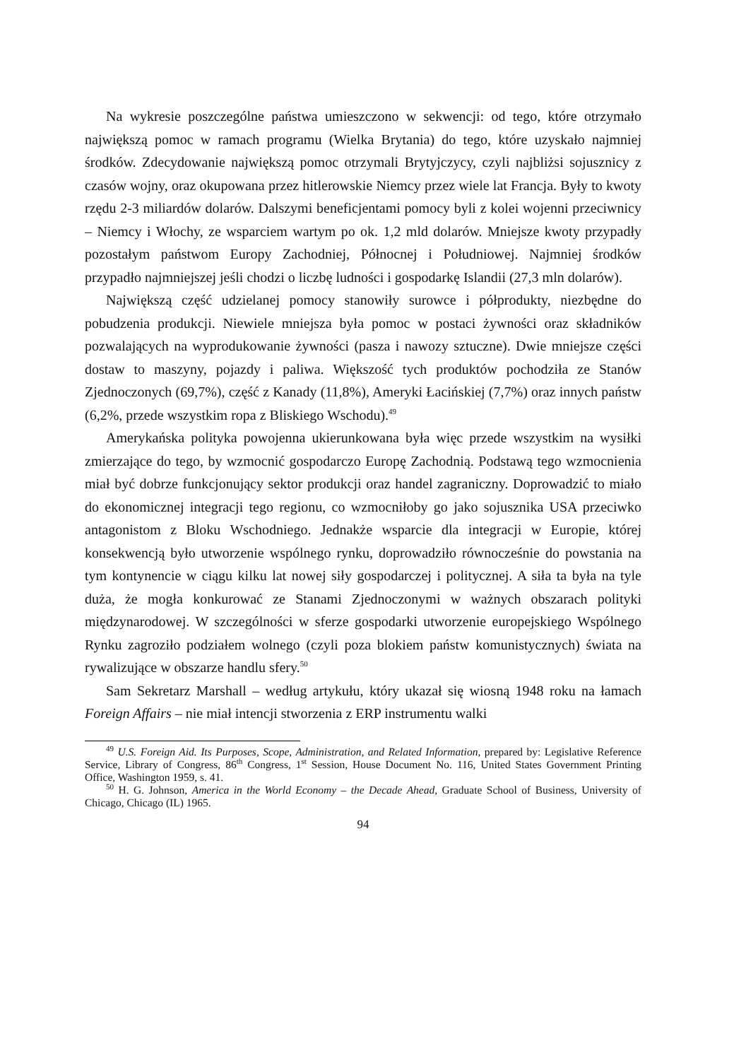Na wykresie poszczególne państwa umieszczono w sekwencji: od tego, które otrzymało największą pomoc w ramach programu (Wielka Brytania) do tego, które uzyskało najmniej środków. Zdecydowanie największą pomoc otrzymali Brytyjczycy, czyli najbliżsi sojusznicy z czasów wojny, oraz okupowana przez hitlerowskie Niemcy przez wiele lat Francja. Były to kwoty rzędu 2-3 miliardów dolarów. Dalszymi beneficjentami pomocy byli z kolei wojenni przeciwnicy – Niemcy i Włochy, ze wsparciem wartym po ok. 1,2 mld dolarów. Mniejsze kwoty przypadły pozostałym państwom Europy Zachodniej, Północnej i Południowej. Najmniej środków przypadło najmniejszej jeśli chodzi o liczbę ludności i gospodarkę Islandii (27,3 mln dolarów).
Największą część udzielanej pomocy stanowiły surowce i półprodukty, niezbędne do pobudzenia produkcji. Niewiele mniejsza była pomoc w postaci żywności oraz składników pozwalających na wyprodukowanie żywności (pasza i nawozy sztuczne). Dwie mniejsze części dostaw to maszyny, pojazdy i paliwa. Większość tych produktów pochodziła ze Stanów Zjednoczonych (69,7%), część z Kanady (11,8%), Ameryki Łacińskiej (7,7%) oraz innych państw (6,2%, przede wszystkim ropa z Bliskiego Wschodu).<sup>49</sup>
Amerykańska polityka powojenna ukierunkowana była więc przede wszystkim na wysiłki zmierzające do tego, by wzmocnić gospodarczo Europę Zachodnią. Podstawą tego wzmocnienia miał być dobrze funkcjonujący sektor produkcji oraz handel zagraniczny. Doprowadzić to miało do ekonomicznej integracji tego regionu, co wzmocniłoby go jako sojusznika USA przeciwko antagonistom z Bloku Wschodniego. Jednakże wsparcie dla integracji w Europie, której konsekwencją było utworzenie wspólnego rynku, doprowadziło równocześnie do powstania na tym kontynencie w ciągu kilku lat nowej siły gospodarczej i politycznej. A siła ta była na tyle duża, że mogła konkurować ze Stanami Zjednoczonymi w ważnych obszarach polityki międzynarodowej. W szczególności w sferze gospodarki utworzenie europejskiego Wspólnego Rynku zagroziło podziałem wolnego (czyli poza blokiem państw komunistycznych) świata na rywalizujące w obszarze handlu sfery.<sup>50</sup>
Sam Sekretarz Marshall – według artykułu, który ukazał się wiosną 1948 roku na łamach Foreign Affairs – nie miał intencji stworzenia z ERP instrumentu walki
<sup>49</sup> U.S. Foreign Aid. Its Purposes, Scope, Administration, and Related Information, prepared by: Legislative Reference Service, Library of Congress, 86<sup>th</sup> Congress, 1<sup>st</sup> Session, House Document No. 116, United States Government Printing Office, Washington 1959, s. 41.
<sup>50</sup> H. G. Johnson, America in the World Economy – the Decade Ahead, Graduate School of Business, University of Chicago, Chicago (IL) 1965.
94